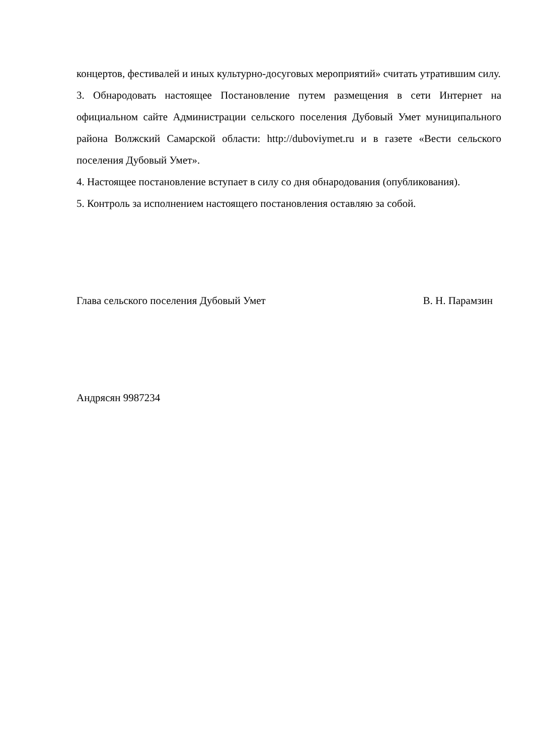концертов, фестивалей и иных культурно-досуговых мероприятий» считать утратившим силу.
3. Обнародовать настоящее Постановление путем размещения в сети Интернет на официальном сайте Администрации сельского поселения Дубовый Умет муниципального района Волжский Самарской области: http://duboviymet.ru и в газете «Вести сельского поселения Дубовый Умет».
4. Настоящее постановление вступает в силу со дня обнародования (опубликования).
5. Контроль за исполнением настоящего постановления оставляю за собой.
Глава сельского поселения Дубовый Умет В. Н. Парамзин
Андрясян 9987234